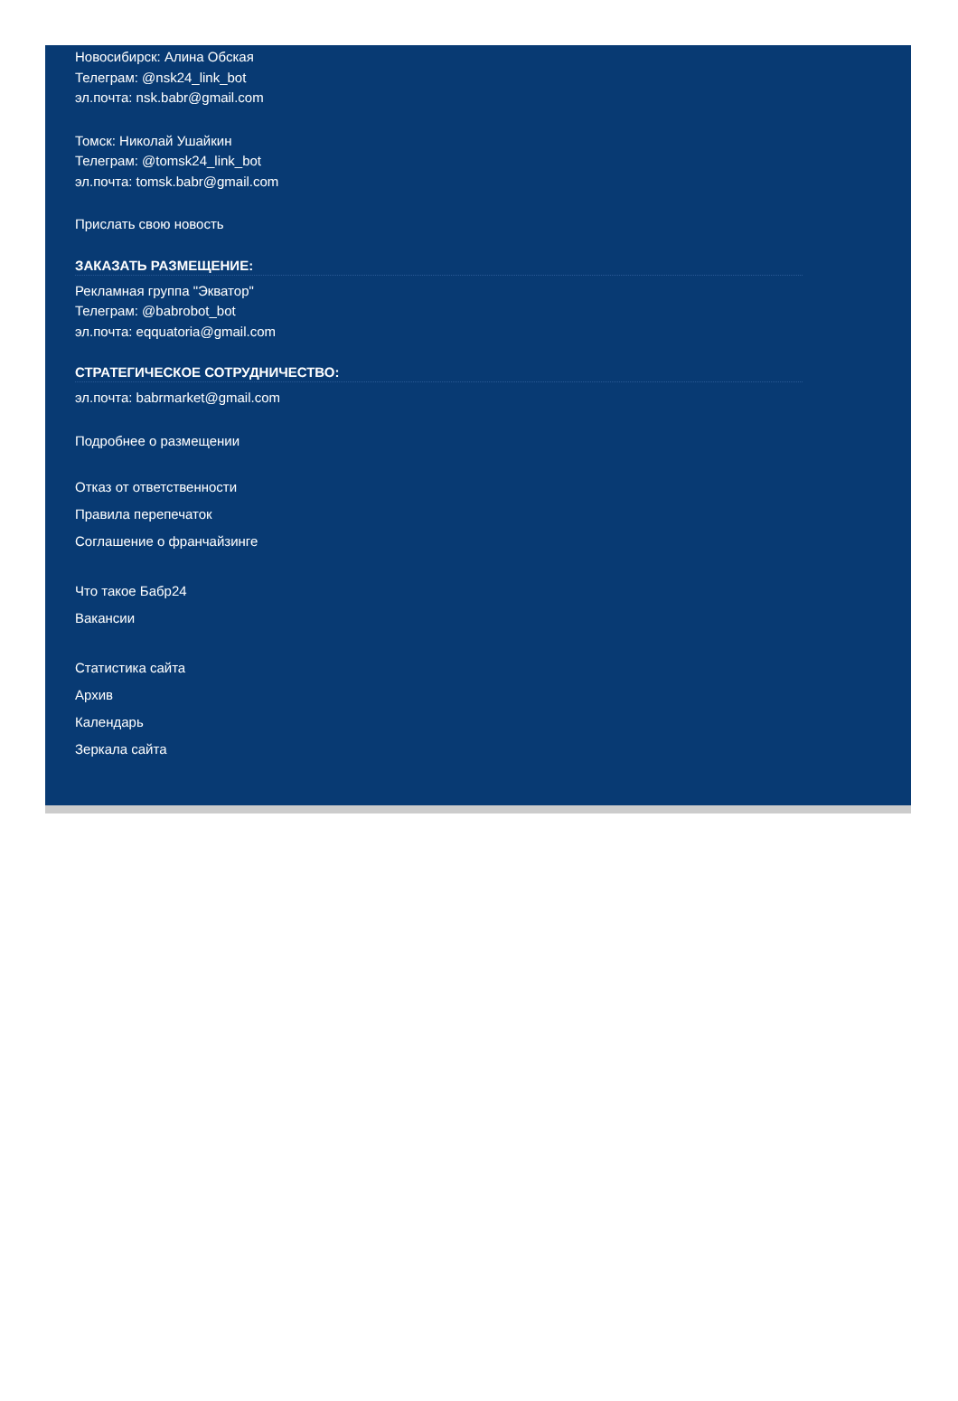Новосибирск: Алина Обская
Телеграм: @nsk24_link_bot
эл.почта: nsk.babr@gmail.com
Томск: Николай Ушайкин
Телеграм: @tomsk24_link_bot
эл.почта: tomsk.babr@gmail.com
Прислать свою новость
ЗАКАЗАТЬ РАЗМЕЩЕНИЕ:
Рекламная группа "Экватор"
Телеграм: @babrobot_bot
эл.почта: eqquatoria@gmail.com
СТРАТЕГИЧЕСКОЕ СОТРУДНИЧЕСТВО:
эл.почта: babrmarket@gmail.com
Подробнее о размещении
Отказ от ответственности
Правила перепечаток
Соглашение о франчайзинге
Что такое Бабр24
Вакансии
Статистика сайта
Архив
Календарь
Зеркала сайта